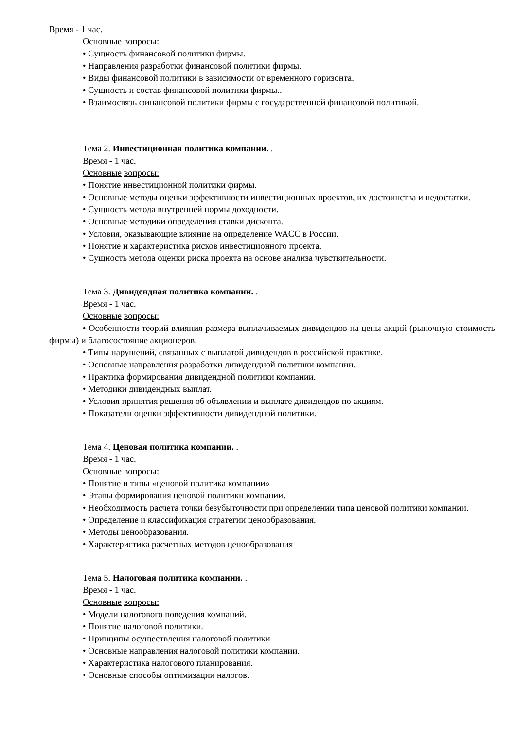Время - 1 час.
Основные вопросы:
• Сущность финансовой политики фирмы.
• Направления разработки финансовой политики фирмы.
• Виды финансовой политики в зависимости от временного горизонта.
• Сущность и состав финансовой политики фирмы..
• Взаимосвязь финансовой политики фирмы с государственной финансовой политикой.
Тема 2. Инвестиционная политика компании. .
Время - 1 час.
Основные вопросы:
• Понятие инвестиционной политики фирмы.
• Основные методы оценки эффективности инвестиционных проектов, их достоинства и недостатки.
• Сущность метода внутренней нормы доходности.
• Основные методики определения ставки дисконта.
• Условия, оказывающие влияние на определение WACC в России.
• Понятие и характеристика рисков инвестиционного проекта.
• Сущность метода оценки риска проекта на основе анализа чувствительности.
Тема 3. Дивидендная политика компании. .
Время - 1 час.
Основные вопросы:
• Особенности теорий влияния размера выплачиваемых дивидендов на цены акций (рыночную стоимость фирмы) и благосостояние акционеров.
• Типы нарушений, связанных с выплатой дивидендов в российской практике.
• Основные направления разработки дивидендной политики компании.
• Практика формирования дивидендной политики компании.
• Методики дивидендных выплат.
• Условия принятия решения об объявлении и выплате дивидендов по акциям.
• Показатели оценки эффективности дивидендной политики.
Тема 4. Ценовая политика компании. .
Время - 1 час.
Основные вопросы:
• Понятие и типы «ценовой политика компании»
• Этапы формирования ценовой политики компании.
• Необходимость расчета точки безубыточности при определении типа ценовой политики компании.
• Определение и классификация стратегии ценообразования.
• Методы ценообразования.
• Характеристика расчетных методов ценообразования
Тема 5. Налоговая политика компании. .
Время - 1 час.
Основные вопросы:
• Модели налогового поведения компаний.
• Понятие налоговой политики.
• Принципы осуществления налоговой политики
• Основные направления налоговой политики компании.
• Характеристика налогового планирования.
• Основные способы оптимизации налогов.